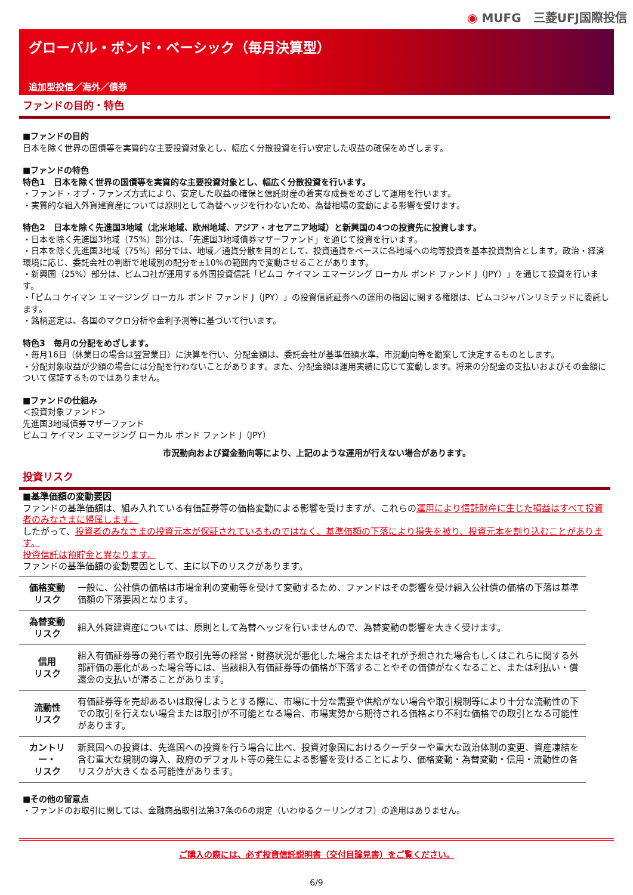◉ MUFG　三菱UFJ国際投信
グローバル・ボンド・ベーシック（毎月決算型）
追加型投信／海外／債券
ファンドの目的・特色
■ファンドの目的
日本を除く世界の国債等を実質的な主要投資対象とし、幅広く分散投資を行い安定した収益の確保をめざします。
■ファンドの特色
特色1　日本を除く世界の国債等を実質的な主要投資対象とし、幅広く分散投資を行います。
・ファンド・オブ・ファンズ方式により、安定した収益の確保と信託財産の着実な成長をめざして運用を行います。
・実質的な組入外貨建資産については原則として為替ヘッジを行わないため、為替相場の変動による影響を受けます。
特色2　日本を除く先進国3地域（北米地域、欧州地域、アジア・オセアニア地域）と新興国の4つの投資先に投資します。
・日本を除く先進国3地域（75%）部分は、「先進国3地域債券マザーファンド」を通じて投資を行います。
・日本を除く先進国3地域（75%）部分では、地域／通貨分散を目的として、投資通貨をベースに各地域への均等投資を基本投資割合とします。政治・経済環境に応じ、委託会社の判断で地域別の配分を±10%の範囲内で変動させることがあります。
・新興国（25%）部分は、ピムコ社が運用する外国投資信託「ピムコ ケイマン エマージング ローカル ボンド ファンド J（JPY）」を通じて投資を行います。
・「ピムコ ケイマン エマージング ローカル ボンド ファンド J（JPY）」の投資信託証券への運用の指図に関する権限は、ピムコジャパンリミテッドに委託します。
・銘柄選定は、各国のマクロ分析や金利予測等に基づいて行います。
特色3　毎月の分配をめざします。
・毎月16日（休業日の場合は翌営業日）に決算を行い、分配金額は、委託会社が基準価額水準、市況動向等を勘案して決定するものとします。
・分配対象収益が少額の場合には分配を行わないことがあります。また、分配金額は運用実績に応じて変動します。将来の分配金の支払いおよびその金額について保証するものではありません。
■ファンドの仕組み
＜投資対象ファンド＞
先進国3地域債券マザーファンド
ピムコ ケイマン エマージング ローカル ボンド ファンド J（JPY）
市況動向および資金動向等により、上記のような運用が行えない場合があります。
投資リスク
■基準価額の変動要因
ファンドの基準価額は、組み入れている有価証券等の価格変動による影響を受けますが、これらの運用により信託財産に生じた損益はすべて投資者のみなさまに帰属します。
したがって、投資者のみなさまの投資元本が保証されているものではなく、基準価額の下落により損失を被り、投資元本を割り込むことがあります。
投資信託は預貯金と異なります。
ファンドの基準価額の変動要因として、主に以下のリスクがあります。
| 価格変動 リスク | 一般に、公社債の価格は市場金利の変動等を受けて変動するため、ファンドはその影響を受け組入公社債の価格の下落は基準価額の下落要因となります。 |
| 為替変動 リスク | 組入外貨建資産については、原則として為替ヘッジを行いませんので、為替変動の影響を大きく受けます。 |
| 信用 リスク | 組入有価証券等の発行者や取引先等の経営・財務状況が悪化した場合またはそれが予想された場合もしくはこれらに関する外部評価の悪化があった場合等には、当該組入有価証券等の価格が下落することやその価値がなくなること、または利払い・償還金の支払いが滞ることがあります。 |
| 流動性 リスク | 有価証券等を売却あるいは取得しようとする際に、市場に十分な需要や供給がない場合や取引規制等により十分な流動性の下での取引を行えない場合または取引が不可能となる場合、市場実勢から期待される価格より不利な価格での取引となる可能性があります。 |
| カントリー・ リスク | 新興国への投資は、先進国への投資を行う場合に比べ、投資対象国におけるクーデターや重大な政治体制の変更、資産凍結を含む重大な規制の導入、政府のデフォルト等の発生による影響を受けることにより、価格変動・為替変動・信用・流動性の各リスクが大きくなる可能性があります。 |
■その他の留意点
・ファンドのお取引に関しては、金融商品取引法第37条の6の規定（いわゆるクーリングオフ）の適用はありません。
ご購入の際には、必ず投資信託説明書（交付目論見書）をご覧ください。
6/9